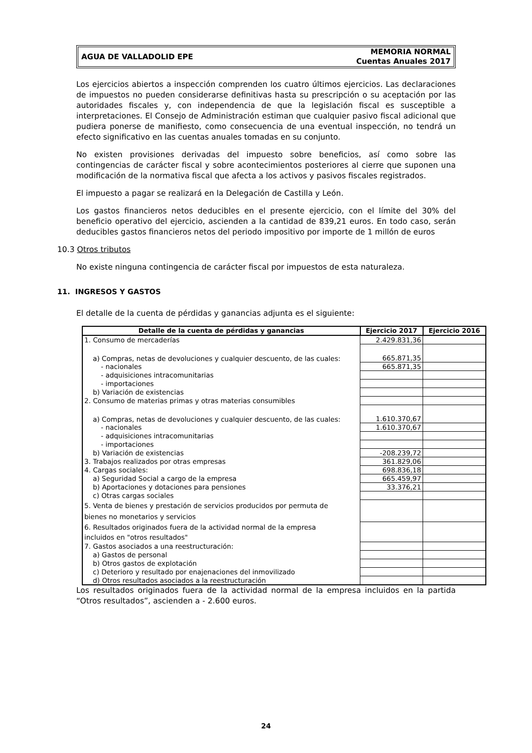AGUA DE VALLADOLID EPE MEMORIA NORMAL
Cuentas Anuales 2017
Los ejercicios abiertos a inspección comprenden los cuatro últimos ejercicios. Las declaraciones de impuestos no pueden considerarse definitivas hasta su prescripción o su aceptación por las autoridades fiscales y, con independencia de que la legislación fiscal es susceptible a interpretaciones. El Consejo de Administración estiman que cualquier pasivo fiscal adicional que pudiera ponerse de manifiesto, como consecuencia de una eventual inspección, no tendrá un efecto significativo en las cuentas anuales tomadas en su conjunto.
No existen provisiones derivadas del impuesto sobre beneficios, así como sobre las contingencias de carácter fiscal y sobre acontecimientos posteriores al cierre que suponen una modificación de la normativa fiscal que afecta a los activos y pasivos fiscales registrados.
El impuesto a pagar se realizará en la Delegación de Castilla y León.
Los gastos financieros netos deducibles en el presente ejercicio, con el límite del 30% del beneficio operativo del ejercicio, ascienden a la cantidad de 839,21 euros. En todo caso, serán deducibles gastos financieros netos del periodo impositivo por importe de 1 millón de euros
10.3 Otros tributos
No existe ninguna contingencia de carácter fiscal por impuestos de esta naturaleza.
11. INGRESOS Y GASTOS
El detalle de la cuenta de pérdidas y ganancias adjunta es el siguiente:
| Detalle de la cuenta de pérdidas y ganancias | Ejercicio 2017 | Ejercicio 2016 |
| --- | --- | --- |
| 1. Consumo de mercaderías | 2.429.831,36 | |
| a) Compras, netas de devoluciones y cualquier descuento, de las cuales: | 665.871,35 | |
| - nacionales | 665.871,35 | |
| - adquisiciones intracomunitarias | | |
| - importaciones | | |
| b) Variación de existencias | | |
| 2. Consumo de materias primas y otras materias consumibles | | |
| a) Compras, netas de devoluciones y cualquier descuento, de las cuales: | 1.610.370,67 | |
| - nacionales | 1.610.370,67 | |
| - adquisiciones intracomunitarias | | |
| - importaciones | | |
| b) Variación de existencias | -208.239,72 | |
| 3. Trabajos realizados por otras empresas | 361.829,06 | |
| 4. Cargas sociales: | 698.836,18 | |
| a) Seguridad Social a cargo de la empresa | 665.459,97 | |
| b) Aportaciones y dotaciones para pensiones | 33.376,21 | |
| c) Otras cargas sociales | | |
| 5. Venta de bienes y prestación de servicios producidos por permuta de bienes no monetarios y servicios | | |
| 6. Resultados originados fuera de la actividad normal de la empresa incluidos en "otros resultados" | | |
| 7. Gastos asociados a una reestructuración: | | |
| a) Gastos de personal | | |
| b) Otros gastos de explotación | | |
| c) Deterioro y resultado por enajenaciones del inmovilizado | | |
| d) Otros resultados asociados a la reestructuración | | |
Los resultados originados fuera de la actividad normal de la empresa incluidos en la partida “Otros resultados”, ascienden a - 2.600 euros.
24